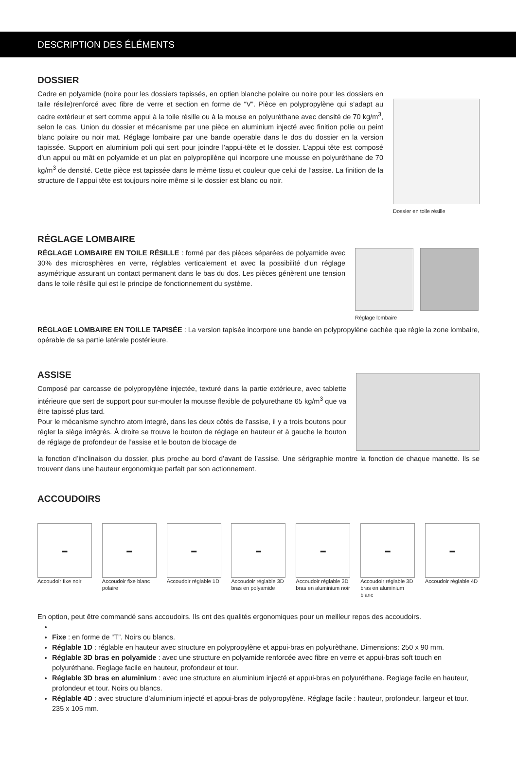DESCRIPTION DES ÉLÉMENTS
DOSSIER
Cadre en polyamide (noire pour les dossiers tapissés, en optien blanche polaire ou noire pour les dossiers en taile résile)renforcé avec fibre de verre et section en forme de “V”. Pièce en polypropylène qui s’adapt au cadre extérieur et sert comme appui à la toile résille ou à la mouse en polyuréthane avec densité de 70 kg/m<sup>3</sup>, selon le cas. Union du dossier et mécanisme par une pièce en aluminium injecté avec finition polie ou peint blanc polaire ou noir mat. Réglage lombaire par une bande operable dans le dos du dossier en la version tapissée. Support en aluminium poli qui sert pour joindre l’appui-tête et le dossier. L’appui tête est composé d’un appui ou mât en polyamide et un plat en polypropilène qui incorpore une mousse en polyurèthane de 70 kg/m<sup>3</sup> de densité. Cette pièce est tapissée dans le même tissu et couleur que celui de l’assise. La finition de la structure de l’appui tête est toujours noire même si le dossier est blanc ou noir.
Dossier en toile résille
RÉGLAGE LOMBAIRE
RÉGLAGE LOMBAIRE EN TOILE RÉSILLE : formé par des pièces séparées de polyamide avec 30% des microsphères en verre, réglables verticalement et avec la possibilité d’un réglage asymétrique assurant un contact permanent dans le bas du dos. Les pièces génèrent une tension dans le toile résille qui est le principe de fonctionnement du système.
Réglage lombaire
RÉGLAGE LOMBAIRE EN TOILLE TAPISÉE : La version tapisée incorpore une bande en polypropylène cachée que régle la zone lombaire, opérable de sa partie latérale postérieure.
ASSISE
Composé par carcasse de polypropylène injectée, texturé dans la partie extérieure, avec tablette intérieure que sert de support pour sur-mouler la mousse flexible de polyurethane 65 kg/m<sup>3</sup> que va être tapissé plus tard.
Pour le mécanisme synchro atom integré, dans les deux côtés de l’assise, il y a trois boutons pour régler la siège intégrés. À droite se trouve le bouton de réglage en hauteur et à gauche le bouton de réglage de profondeur de l’assise et le bouton de blocage de
la fonction d’inclinaison du dossier, plus proche au bord d’avant de l’assise. Une sérigraphie montre la fonction de chaque manette. Ils se trouvent dans une hauteur ergonomique parfait par son actionnement.
ACCOUDOIRS
▬
Accoudoir fixe noir
▬
Accoudoir fixe blanc polaire
▬
Accoudoir réglable 1D
▬
Accoudoir réglable 3D bras en polyamide
▬
Accoudoir réglable 3D bras en aluminium noir
▬
Accoudoir réglable 3D bras en aluminium blanc
▬
Accoudoir réglable 4D
En option, peut être commandé sans accoudoirs. Ils ont des qualités ergonomiques pour un meilleur repos des accoudoirs.
Fixe : en forme de “T”. Noirs ou blancs.
Réglable 1D : réglable en hauteur avec structure en polypropylène et appui-bras en polyurèthane. Dimensions: 250 x 90 mm.
Réglable 3D bras en polyamide : avec une structure en polyamide renforcée avec fibre en verre et appui-bras soft touch en polyuréthane. Reglage facile en hauteur, profondeur et tour.
Réglable 3D bras en aluminium : avec une structure en aluminium injecté et appui-bras en polyuréthane. Reglage facile en hauteur, profondeur et tour. Noirs ou blancs.
Réglable 4D : avec structure d’aluminium injecté et appui-bras de polypropylène. Réglage facile : hauteur, profondeur, largeur et tour. 235 x 105 mm.